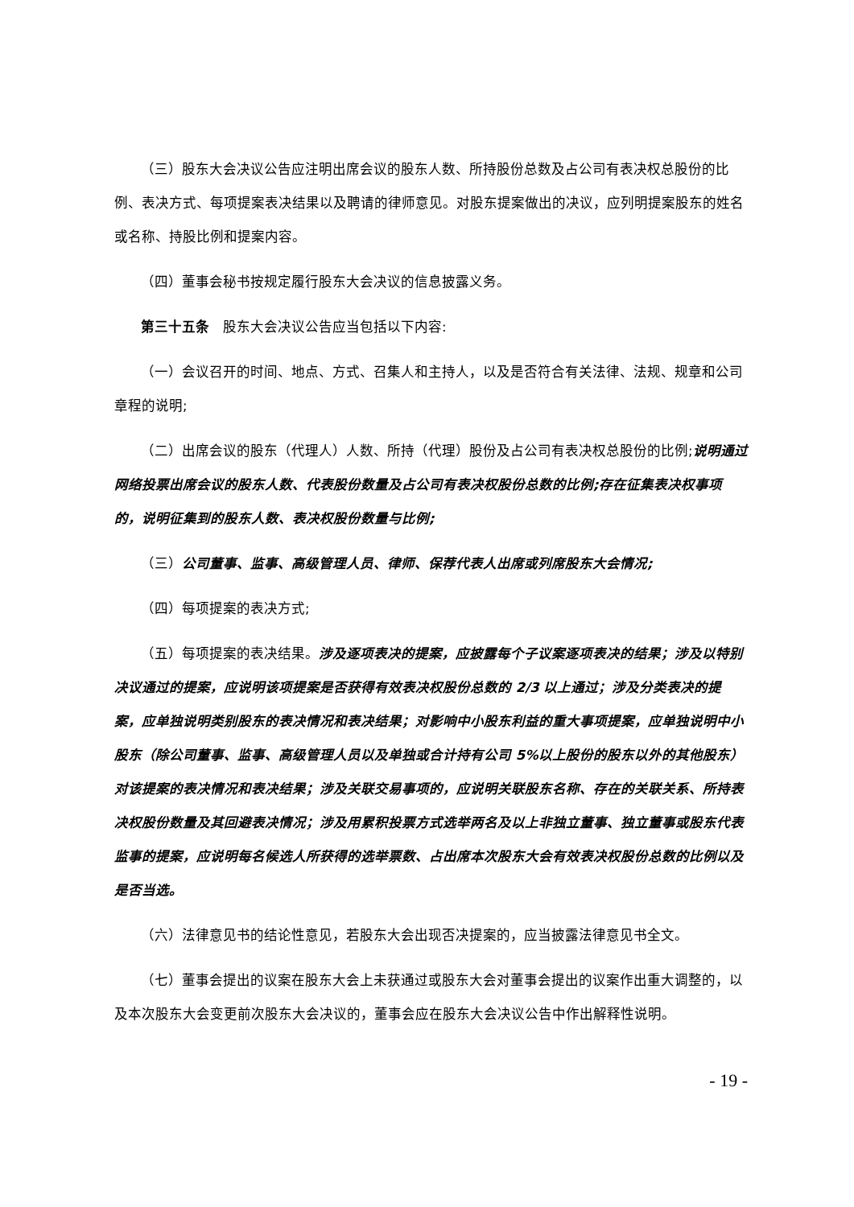（三）股东大会决议公告应注明出席会议的股东人数、所持股份总数及占公司有表决权总股份的比例、表决方式、每项提案表决结果以及聘请的律师意见。对股东提案做出的决议，应列明提案股东的姓名或名称、持股比例和提案内容。
（四）董事会秘书按规定履行股东大会决议的信息披露义务。
第三十五条　股东大会决议公告应当包括以下内容:
（一）会议召开的时间、地点、方式、召集人和主持人，以及是否符合有关法律、法规、规章和公司章程的说明;
（二）出席会议的股东（代理人）人数、所持（代理）股份及占公司有表决权总股份的比例;说明通过网络投票出席会议的股东人数、代表股份数量及占公司有表决权股份总数的比例;存在征集表决权事项的，说明征集到的股东人数、表决权股份数量与比例;
（三）公司董事、监事、高级管理人员、律师、保荐代表人出席或列席股东大会情况;
（四）每项提案的表决方式;
（五）每项提案的表决结果。涉及逐项表决的提案，应披露每个子议案逐项表决的结果；涉及以特别决议通过的提案，应说明该项提案是否获得有效表决权股份总数的 2/3 以上通过；涉及分类表决的提案，应单独说明类别股东的表决情况和表决结果；对影响中小股东利益的重大事项提案，应单独说明中小股东（除公司董事、监事、高级管理人员以及单独或合计持有公司 5%以上股份的股东以外的其他股东）对该提案的表决情况和表决结果；涉及关联交易事项的，应说明关联股东名称、存在的关联关系、所持表决权股份数量及其回避表决情况；涉及用累积投票方式选举两名及以上非独立董事、独立董事或股东代表监事的提案，应说明每名候选人所获得的选举票数、占出席本次股东大会有效表决权股份总数的比例以及是否当选。
（六）法律意见书的结论性意见，若股东大会出现否决提案的，应当披露法律意见书全文。
（七）董事会提出的议案在股东大会上未获通过或股东大会对董事会提出的议案作出重大调整的，以及本次股东大会变更前次股东大会决议的，董事会应在股东大会决议公告中作出解释性说明。
- 19 -